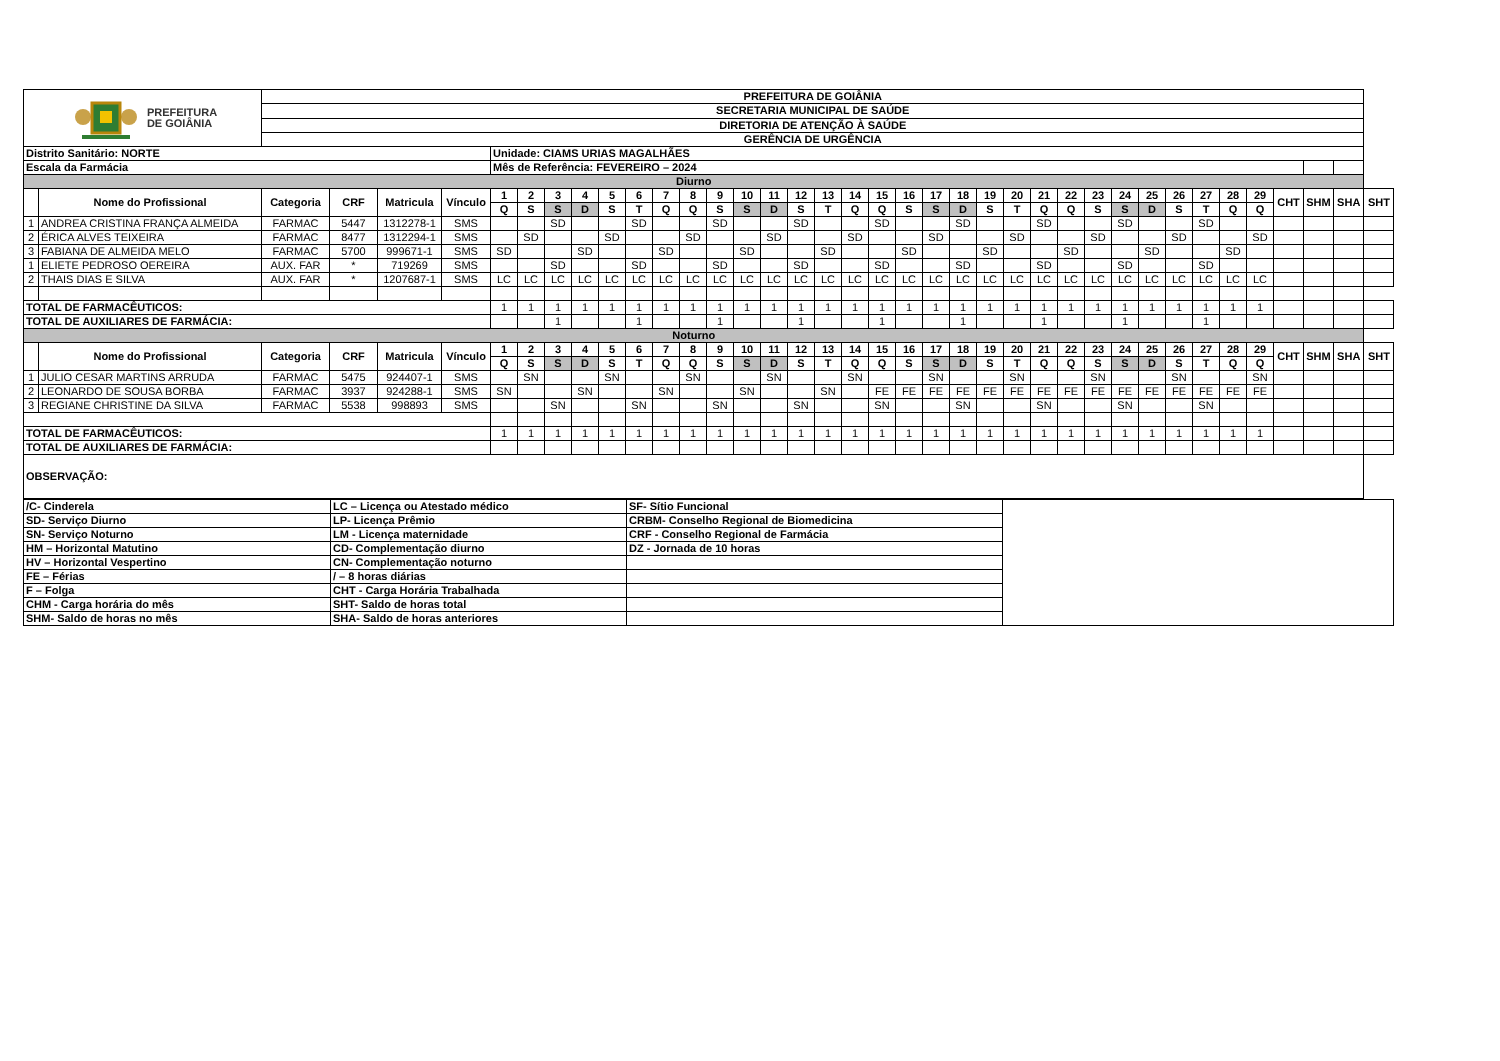| PREFEITURA DE GOIÂNIA | | PREFEITURA DE GOIÂNIA | | | | | | | | | | | | | | | | | | | | | | | | | | | | | | | | | | | | |
| | | SECRETARIA MUNICIPAL DE SAÚDE | | | | | | | | | | | | | | | | | | | | | | | | | | | | | | | | | | | | |
| | | DIRETORIA DE ATENÇÃO À SAÚDE | | | | | | | | | | | | | | | | | | | | | | | | | | | | | | | | | | | | |
| | | GERÊNCIA DE URGÊNCIA | | | | | | | | | | | | | | | | | | | | | | | | | | | | | | | | | | | | |
| Distrito Sanitário: NORTE | | | | | | Unidade: CIAMS URIAS MAGALHÃES | | | | | | | | | | | | | | | | | | | | | | | | | | | | | | | | |
| Escala da Farmácia | | | | | | Mês de Referência: FEVEREIRO – 2024 | | | | | | | | | | | | | | | | | | | | | | | | | | | | | | | | |
| Diurno | | | | | | | | | | | | | | | | | | | | | | | | | | | | | | | | | | | | | | |
| | Nome do Profissional | Categoria | CRF | Matricula | Vínculo | 1 | 2 | 3 | 4 | 5 | 6 | 7 | 8 | 9 | 10 | 11 | 12 | 13 | 14 | 15 | 16 | 17 | 18 | 19 | 20 | 21 | 22 | 23 | 24 | 25 | 26 | 27 | 28 | 29 | CHT | SHM | SHA | SHT |
| | | | | | | Q | S | S | D | S | T | Q | Q | S | S | D | S | T | Q | Q | S | S | D | S | T | Q | Q | S | S | D | S | T | Q | Q | | | | |
| 1 | ANDREA CRISTINA FRANÇA ALMEIDA | FARMAC | 5447 | 1312278-1 | SMS | | | SD | | | SD | | | SD | | | SD | | | SD | | | SD | | | SD | | | SD | | | SD | | | | | | |
| 2 | ÉRICA ALVES TEIXEIRA | FARMAC | 8477 | 1312294-1 | SMS | | SD | | | SD | | | SD | | | SD | | | SD | | | SD | | | SD | | | SD | | | SD | | | SD | | | | |
| 3 | FABIANA DE ALMEIDA MELO | FARMAC | 5700 | 999671-1 | SMS | SD | | | SD | | | SD | | | SD | | | SD | | | SD | | | SD | | | SD | | | SD | | | SD | | | | | |
| 1 | ELIETE PEDROSO OEREIRA | AUX. FAR | * | 719269 | SMS | | | SD | | | SD | | | SD | | | SD | | | SD | | | SD | | | SD | | | SD | | | SD | | | | | | |
| 2 | THAIS DIAS E SILVA | AUX. FAR | * | 1207687-1 | SMS | LC | LC | LC | LC | LC | LC | LC | LC | LC | LC | LC | LC | LC | LC | LC | LC | LC | LC | LC | LC | LC | LC | LC | LC | LC | LC | LC | LC | LC | | | | |
| TOTAL DE FARMACÊUTICOS: | | | | | | 1 | 1 | 1 | 1 | 1 | 1 | 1 | 1 | 1 | 1 | 1 | 1 | 1 | 1 | 1 | 1 | 1 | 1 | 1 | 1 | 1 | 1 | 1 | 1 | 1 | 1 | 1 | 1 | 1 | | | | |
| TOTAL DE AUXILIARES DE FARMÁCIA: | | | | | | | | 1 | | | 1 | | | 1 | | | 1 | | | 1 | | | 1 | | | 1 | | | 1 | | | 1 | | | | | | |
| Noturno | | | | | | | | | | | | | | | | | | | | | | | | | | | | | | | | | | | | | | |
| | Nome do Profissional | Categoria | CRF | Matricula | Vínculo | 1 | 2 | 3 | 4 | 5 | 6 | 7 | 8 | 9 | 10 | 11 | 12 | 13 | 14 | 15 | 16 | 17 | 18 | 19 | 20 | 21 | 22 | 23 | 24 | 25 | 26 | 27 | 28 | 29 | CHT | SHM | SHA | SHT |
| | | | | | | Q | S | S | D | S | T | Q | Q | S | S | D | S | T | Q | Q | S | S | D | S | T | Q | Q | S | S | D | S | T | Q | Q | | | | |
| 1 | JULIO CESAR MARTINS ARRUDA | FARMAC | 5475 | 924407-1 | SMS | | SN | | | SN | | | SN | | | SN | | | SN | | | SN | | | SN | | | SN | | | SN | | | SN | | | | |
| 2 | LEONARDO DE SOUSA BORBA | FARMAC | 3937 | 924288-1 | SMS | SN | | | SN | | | SN | | | SN | | | SN | | FE | FE | FE | FE | FE | FE | FE | FE | FE | FE | FE | FE | FE | FE | FE | | | | |
| 3 | REGIANE CHRISTINE DA SILVA | FARMAC | 5538 | 998893 | SMS | | | SN | | | SN | | | SN | | | SN | | | SN | | | SN | | | SN | | | SN | | | SN | | | | | | |
| TOTAL DE FARMACÊUTICOS: | | | | | | 1 | 1 | 1 | 1 | 1 | 1 | 1 | 1 | 1 | 1 | 1 | 1 | 1 | 1 | 1 | 1 | 1 | 1 | 1 | 1 | 1 | 1 | 1 | 1 | 1 | 1 | 1 | 1 | 1 | | | | |
| TOTAL DE AUXILIARES DE FARMÁCIA: | | | | | | | | | | | | | | | | | | | | | | | | | | | | | | | | | | | | | | |
| OBSERVAÇÃO: | | | | | | | | | | | | | | | | | | | | | | | | | | | | | | | | | | | | | | |
| /C- Cinderela | LC – Licença ou Atestado médico | SF- Sítio Funcional | |
| SD- Serviço Diurno | LP- Licença Prêmio | CRBM- Conselho Regional de Biomedicina | |
| SN- Serviço Noturno | LM - Licença maternidade | CRF - Conselho Regional de Farmácia | |
| HM – Horizontal Matutino | CD- Complementação diurno | DZ - Jornada de 10 horas | |
| HV – Horizontal Vespertino | CN- Complementação noturno | | |
| FE – Férias | / – 8 horas diárias | | |
| F – Folga | CHT - Carga Horária Trabalhada | | |
| CHM - Carga horária do mês | SHT- Saldo de horas total | | |
| SHM- Saldo de horas no mês | SHA- Saldo de horas anteriores | | |